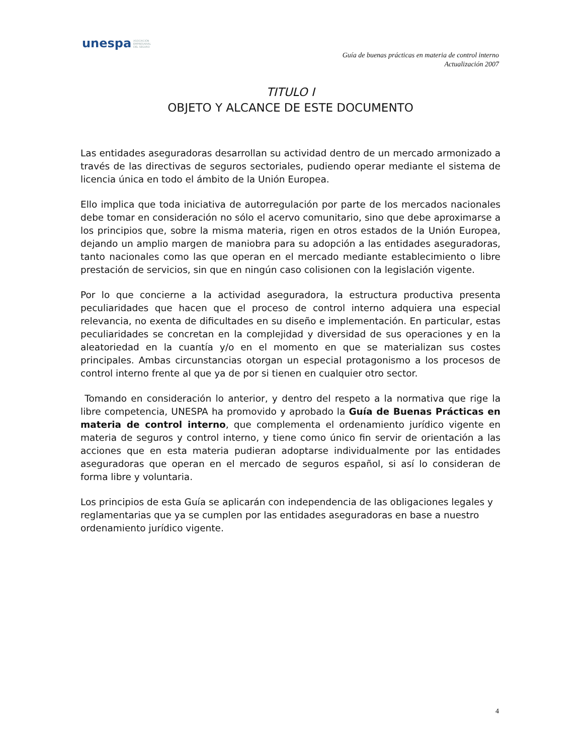unespa ASOCIACIÓN
EMPRESARIAL
DEL SEGURO
Guía de buenas prácticas en materia de control interno
Actualización 2007
TITULO I
OBJETO Y ALCANCE DE ESTE DOCUMENTO
Las entidades aseguradoras desarrollan su actividad dentro de un mercado armonizado a través de las directivas de seguros sectoriales, pudiendo operar mediante el sistema de licencia única en todo el ámbito de la Unión Europea.
Ello implica que toda iniciativa de autorregulación por parte de los mercados nacionales debe tomar en consideración no sólo el acervo comunitario, sino que debe aproximarse a los principios que, sobre la misma materia, rigen en otros estados de la Unión Europea, dejando un amplio margen de maniobra para su adopción a las entidades aseguradoras, tanto nacionales como las que operan en el mercado mediante establecimiento o libre prestación de servicios, sin que en ningún caso colisionen con la legislación vigente.
Por lo que concierne a la actividad aseguradora, la estructura productiva presenta peculiaridades que hacen que el proceso de control interno adquiera una especial relevancia, no exenta de dificultades en su diseño e implementación. En particular, estas peculiaridades se concretan en la complejidad y diversidad de sus operaciones y en la aleatoriedad en la cuantía y/o en el momento en que se materializan sus costes principales. Ambas circunstancias otorgan un especial protagonismo a los procesos de control interno frente al que ya de por si tienen en cualquier otro sector.
Tomando en consideración lo anterior, y dentro del respeto a la normativa que rige la libre competencia, UNESPA ha promovido y aprobado la Guía de Buenas Prácticas en materia de control interno, que complementa el ordenamiento jurídico vigente en materia de seguros y control interno, y tiene como único fin servir de orientación a las acciones que en esta materia pudieran adoptarse individualmente por las entidades aseguradoras que operan en el mercado de seguros español, si así lo consideran de forma libre y voluntaria.
Los principios de esta Guía se aplicarán con independencia de las obligaciones legales y reglamentarias que ya se cumplen por las entidades aseguradoras en base a nuestro ordenamiento jurídico vigente.
4